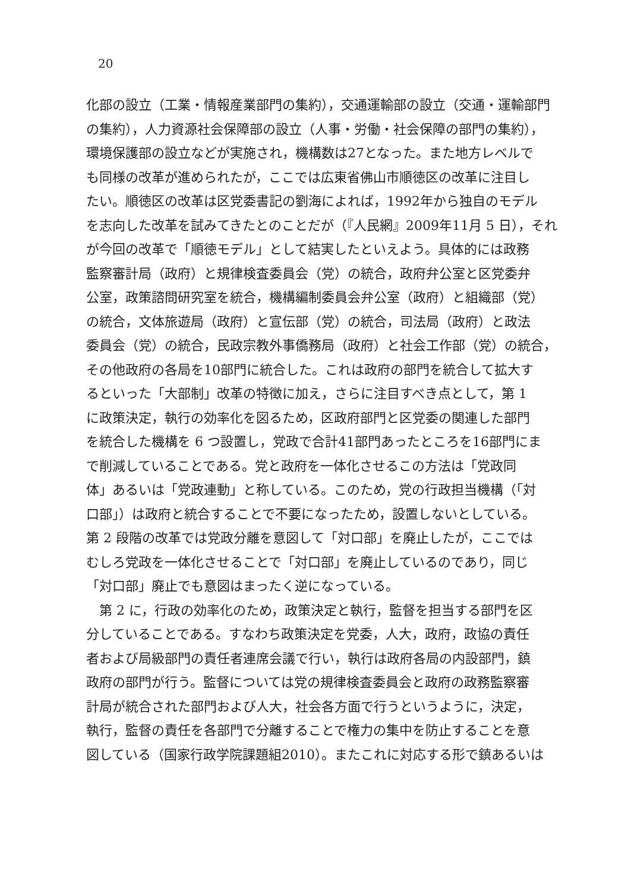20
化部の設立（工業・情報産業部門の集約），交通運輸部の設立（交通・運輸部門
の集約），人力資源社会保障部の設立（人事・労働・社会保障の部門の集約），
環境保護部の設立などが実施され，機構数は27となった。また地方レベルで
も同様の改革が進められたが，ここでは広東省佛山市順徳区の改革に注目し
たい。順徳区の改革は区党委書記の劉海によれば，1992年から独自のモデル
を志向した改革を試みてきたとのことだが（『人民網』2009年11月 5 日），それ
が今回の改革で「順徳モデル」として結実したといえよう。具体的には政務
監察審計局（政府）と規律検査委員会（党）の統合，政府弁公室と区党委弁
公室，政策諮問研究室を統合，機構編制委員会弁公室（政府）と組織部（党）
の統合，文体旅遊局（政府）と宣伝部（党）の統合，司法局（政府）と政法
委員会（党）の統合，民政宗教外事僑務局（政府）と社会工作部（党）の統合，
その他政府の各局を10部門に統合した。これは政府の部門を統合して拡大す
るといった「大部制」改革の特徴に加え，さらに注目すべき点として，第 1
に政策決定，執行の効率化を図るため，区政府部門と区党委の関連した部門
を統合した機構を 6 つ設置し，党政で合計41部門あったところを16部門にま
で削減していることである。党と政府を一体化させるこの方法は「党政同
体」あるいは「党政連動」と称している。このため，党の行政担当機構（「対
口部」）は政府と統合することで不要になったため，設置しないとしている。
第 2 段階の改革では党政分離を意図して「対口部」を廃止したが，ここでは
むしろ党政を一体化させることで「対口部」を廃止しているのであり，同じ
「対口部」廃止でも意図はまったく逆になっている。
　第 2 に，行政の効率化のため，政策決定と執行，監督を担当する部門を区
分していることである。すなわち政策決定を党委，人大，政府，政協の責任
者および局級部門の責任者連席会議で行い，執行は政府各局の内設部門，鎮
政府の部門が行う。監督については党の規律検査委員会と政府の政務監察審
計局が統合された部門および人大，社会各方面で行うというように，決定，
執行，監督の責任を各部門で分離することで権力の集中を防止することを意
図している（国家行政学院課題組2010）。またこれに対応する形で鎮あるいは